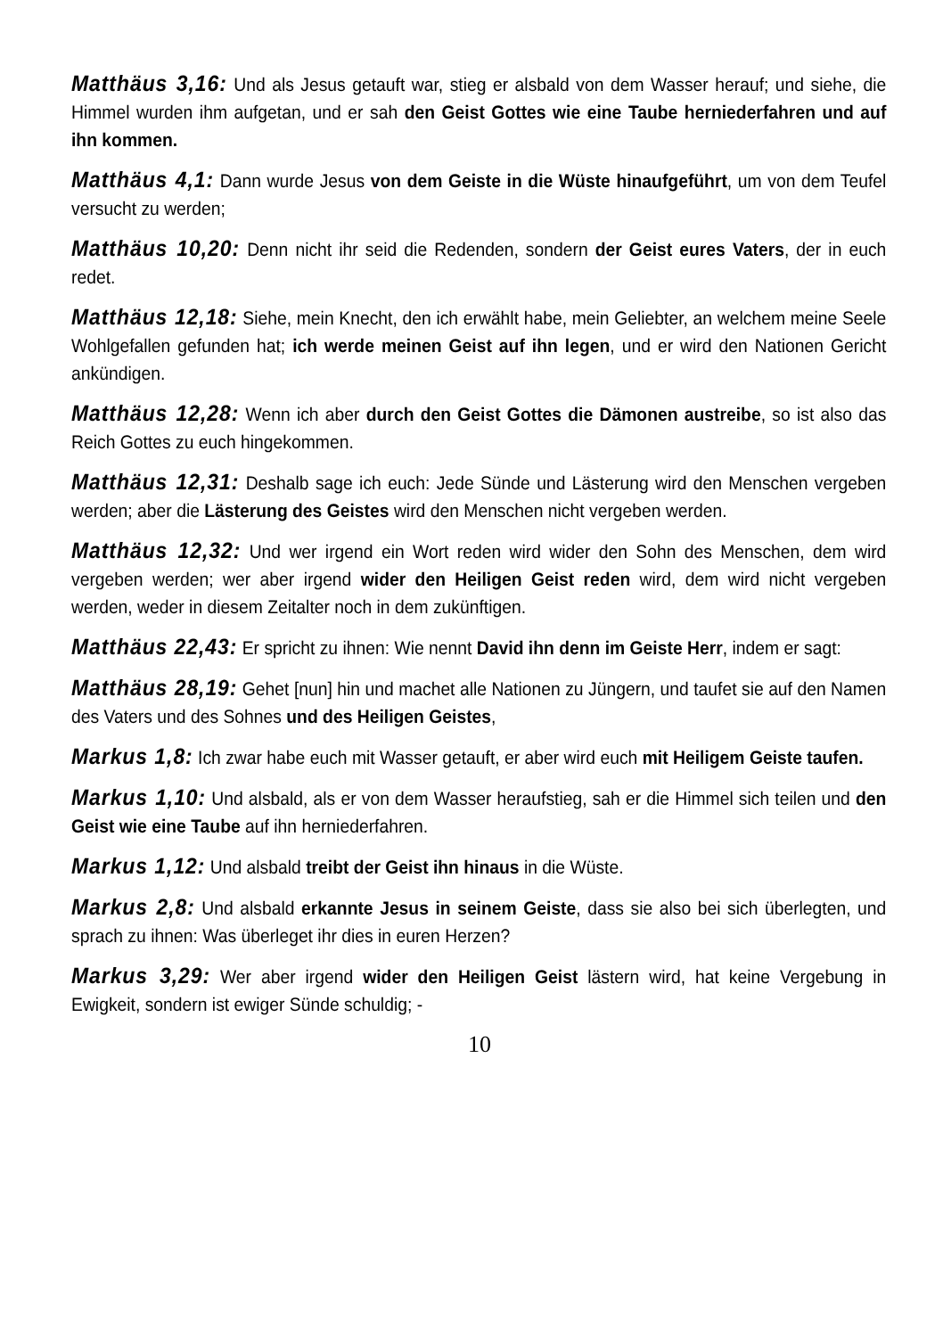Matthäus 3,16: Und als Jesus getauft war, stieg er alsbald von dem Wasser herauf; und siehe, die Himmel wurden ihm aufgetan, und er sah den Geist Gottes wie eine Taube herniederfahren und auf ihn kommen.
Matthäus 4,1: Dann wurde Jesus von dem Geiste in die Wüste hinaufgeführt, um von dem Teufel versucht zu werden;
Matthäus 10,20: Denn nicht ihr seid die Redenden, sondern der Geist eures Vaters, der in euch redet.
Matthäus 12,18: Siehe, mein Knecht, den ich erwählt habe, mein Geliebter, an welchem meine Seele Wohlgefallen gefunden hat; ich werde meinen Geist auf ihn legen, und er wird den Nationen Gericht ankündigen.
Matthäus 12,28: Wenn ich aber durch den Geist Gottes die Dämonen austreibe, so ist also das Reich Gottes zu euch hingekommen.
Matthäus 12,31: Deshalb sage ich euch: Jede Sünde und Lästerung wird den Menschen vergeben werden; aber die Lästerung des Geistes wird den Menschen nicht vergeben werden.
Matthäus 12,32: Und wer irgend ein Wort reden wird wider den Sohn des Menschen, dem wird vergeben werden; wer aber irgend wider den Heiligen Geist reden wird, dem wird nicht vergeben werden, weder in diesem Zeitalter noch in dem zukünftigen.
Matthäus 22,43: Er spricht zu ihnen: Wie nennt David ihn denn im Geiste Herr, indem er sagt:
Matthäus 28,19: Gehet [nun] hin und machet alle Nationen zu Jüngern, und taufet sie auf den Namen des Vaters und des Sohnes und des Heiligen Geistes,
Markus 1,8: Ich zwar habe euch mit Wasser getauft, er aber wird euch mit Heiligem Geiste taufen.
Markus 1,10: Und alsbald, als er von dem Wasser heraufstieg, sah er die Himmel sich teilen und den Geist wie eine Taube auf ihn herniederfahren.
Markus 1,12: Und alsbald treibt der Geist ihn hinaus in die Wüste.
Markus 2,8: Und alsbald erkannte Jesus in seinem Geiste, dass sie also bei sich überlegten, und sprach zu ihnen: Was überleget ihr dies in euren Herzen?
Markus 3,29: Wer aber irgend wider den Heiligen Geist lästern wird, hat keine Vergebung in Ewigkeit, sondern ist ewiger Sünde schuldig; -
10